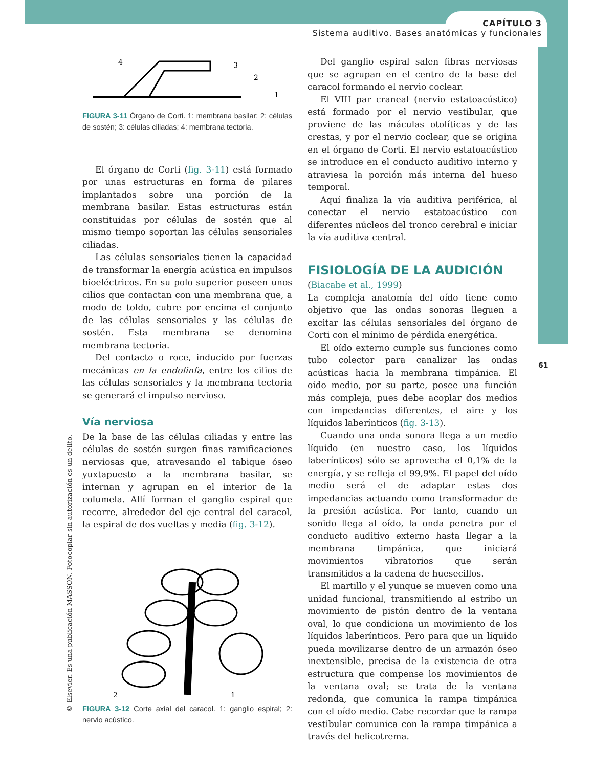CAPÍTULO 3
Sistema auditivo. Bases anatómicas y funcionales
61
4
3
2
1
FIGURA 3-11 Órgano de Corti. 1: membrana basilar; 2: células de sostén; 3: células ciliadas; 4: membrana tectoria.
El órgano de Corti (fig. 3-11) está formado por unas estructuras en forma de pilares implantados sobre una porción de la membrana basilar. Estas estructuras están constituidas por células de sostén que al mismo tiempo soportan las células sensoriales ciliadas.
Las células sensoriales tienen la capacidad de transformar la energía acústica en impulsos bioeléctricos. En su polo superior poseen unos cilios que contactan con una membrana que, a modo de toldo, cubre por encima el conjunto de las células sensoriales y las células de sostén. Esta membrana se denomina membrana tectoria.
Del contacto o roce, inducido por fuerzas mecánicas en la endolinfa, entre los cilios de las células sensoriales y la membrana tectoria se generará el impulso nervioso.
Vía nerviosa
De la base de las células ciliadas y entre las células de sostén surgen finas ramificaciones nerviosas que, atravesando el tabique óseo yuxtapuesto a la membrana basilar, se internan y agrupan en el interior de la columela. Allí forman el ganglio espiral que recorre, alrededor del eje central del caracol, la espiral de dos vueltas y media (fig. 3-12).
2
1
FIGURA 3-12 Corte axial del caracol. 1: ganglio espiral; 2: nervio acústico.
Del ganglio espiral salen fibras nerviosas que se agrupan en el centro de la base del caracol formando el nervio coclear.
El VIII par craneal (nervio estatoacústico) está formado por el nervio vestibular, que proviene de las máculas otolíticas y de las crestas, y por el nervio coclear, que se origina en el órgano de Corti. El nervio estatoacústico se introduce en el conducto auditivo interno y atraviesa la porción más interna del hueso temporal.
Aquí finaliza la vía auditiva periférica, al conectar el nervio estatoacústico con diferentes núcleos del tronco cerebral e iniciar la vía auditiva central.
FISIOLOGÍA DE LA AUDICIÓN
(Biacabe et al., 1999)
La compleja anatomía del oído tiene como objetivo que las ondas sonoras lleguen a excitar las células sensoriales del órgano de Corti con el mínimo de pérdida energética.
El oído externo cumple sus funciones como tubo colector para canalizar las ondas acústicas hacia la membrana timpánica. El oído medio, por su parte, posee una función más compleja, pues debe acoplar dos medios con impedancias diferentes, el aire y los líquidos laberínticos (fig. 3-13).
Cuando una onda sonora llega a un medio líquido (en nuestro caso, los líquidos laberínticos) sólo se aprovecha el 0,1% de la energía, y se refleja el 99,9%. El papel del oído medio será el de adaptar estas dos impedancias actuando como transformador de la presión acústica. Por tanto, cuando un sonido llega al oído, la onda penetra por el conducto auditivo externo hasta llegar a la membrana timpánica, que iniciará movimientos vibratorios que serán transmitidos a la cadena de huesecillos.
El martillo y el yunque se mueven como una unidad funcional, transmitiendo al estribo un movimiento de pistón dentro de la ventana oval, lo que condiciona un movimiento de los líquidos laberínticos. Pero para que un líquido pueda movilizarse dentro de un armazón óseo inextensible, precisa de la existencia de otra estructura que compense los movimientos de la ventana oval; se trata de la ventana redonda, que comunica la rampa timpánica con el oído medio. Cabe recordar que la rampa vestibular comunica con la rampa timpánica a través del helicotrema.
© Elsevier. Es una publicación MASSON. Fotocopiar sin autorización es un delito.